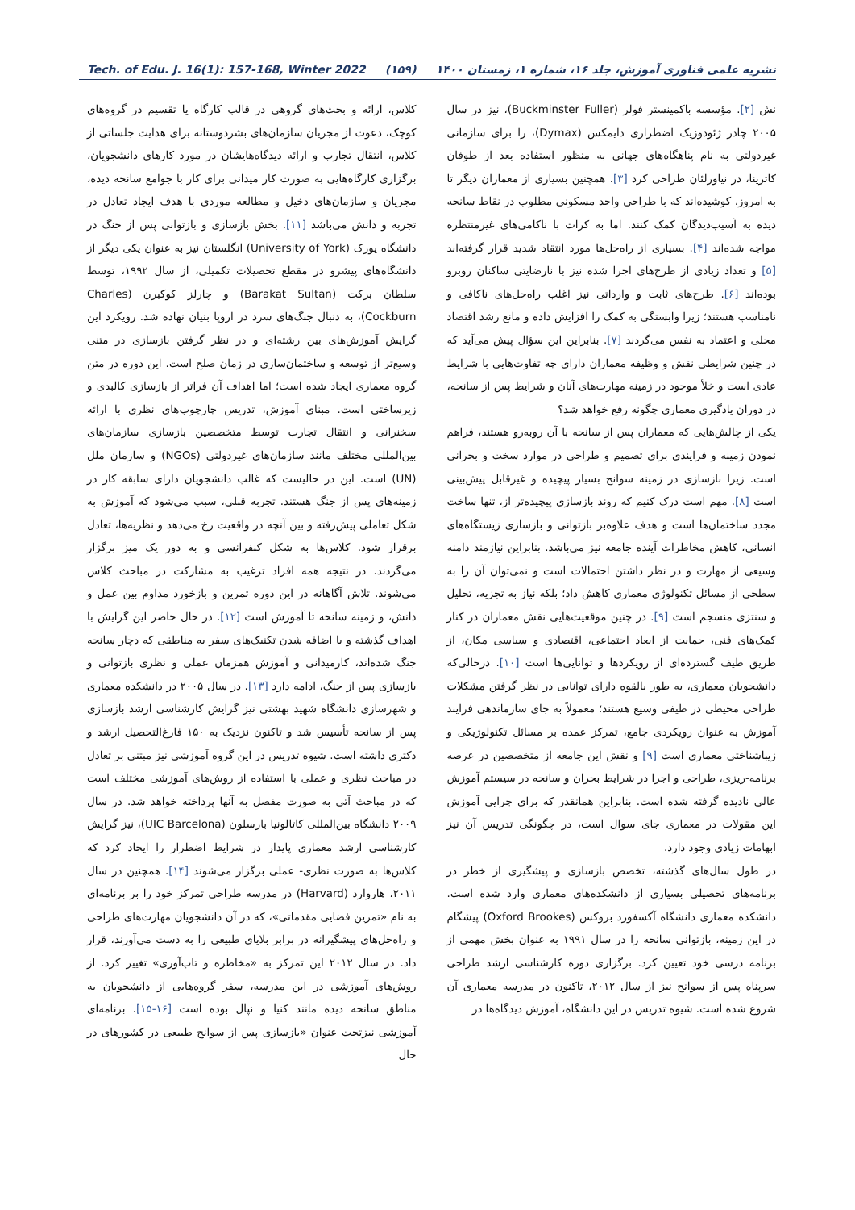Tech. of Edu. J. 16(1): 157-168, Winter 2022 (۱۵۹) نشریه علمی فناوری آموزش، جلد ۱۶، شماره ۱، زمستان ۱۴۰۰
نش [۲]. مؤسسه باکمینستر فولر (Buckminster Fuller)، نیز در سال ۲۰۰۵ چادر ژئودوزیک اضطراری دایمکس (Dymax)، را برای سازمانی غیردولتی به نام پناهگاه‌های جهانی به منظور استفاده بعد از طوفان کاترینا، در نیاورلئان طراحی کرد [۳]. همچنین بسیاری از معماران دیگر تا به امروز، کوشیده‌اند که با طراحی واحد مسکونی مطلوب در نقاط سانحه دیده به آسیب‌دیدگان کمک کنند. اما به کرات با ناکامی‌های غیرمنتظره مواجه شده‌اند [۴]. بسیاری از راه‌حل‌ها مورد انتقاد شدید قرار گرفته‌اند [۵] و تعداد زیادی از طرح‌های اجرا شده نیز با نارضایتی ساکنان روبرو بوده‌اند [۶]. طرح‌های ثابت و وارداتی نیز اغلب راه‌حل‌های ناکافی و نامناسب هستند؛ زیرا وابستگی به کمک را افزایش داده و مانع رشد اقتصاد محلی و اعتماد به نفس می‌گردند [۷]. بنابراین این سؤال پیش می‌آید که در چنین شرایطی نقش و وظیفه معماران دارای چه تفاوت‌هایی با شرایط عادی است و خلأ موجود در زمینه مهارت‌های آنان و شرایط پس از سانحه، در دوران یادگیری معماری چگونه رفع خواهد شد؟
یکی از چالش‌هایی که معماران پس از سانحه با آن روبه‌رو هستند، فراهم نمودن زمینه و فرایندی برای تصمیم و طراحی در موارد سخت و بحرانی است. زیرا بازسازی در زمینه سوانح بسیار پیچیده و غیرقابل پیش‌بینی است [۸]. مهم است درک کنیم که روند بازسازی پیچیده‌تر از، تنها ساخت مجدد ساختمان‌ها است و هدف علاوه‌بر بازتوانی و بازسازی زیستگاه‌های انسانی، کاهش مخاطرات آینده جامعه نیز می‌باشد. بنابراین نیازمند دامنه وسیعی از مهارت و در نظر داشتن احتمالات است و نمی‌توان آن را به سطحی از مسائل تکنولوژی معماری کاهش داد؛ بلکه نیاز به تجزیه، تحلیل و سنتزی منسجم است [۹]. در چنین موقعیت‌هایی نقش معماران در کنار کمک‌های فنی، حمایت از ابعاد اجتماعی، اقتصادی و سیاسی مکان، از طریق طیف گسترده‌ای از رویکردها و توانایی‌ها است [۱۰]. درحالی‌که دانشجویان معماری، به طور بالقوه دارای توانایی در نظر گرفتن مشکلات طراحی محیطی در طیفی وسیع هستند؛ معمولاً به جای سازماندهی فرایند آموزش به عنوان رویکردی جامع، تمرکز عمده بر مسائل تکنولوژیکی و زیباشناختی معماری است [۹] و نقش این جامعه از متخصصین در عرصه برنامه-ریزی، طراحی و اجرا در شرایط بحران و سانحه در سیستم آموزش عالی نادیده گرفته شده است. بنابراین همانقدر که برای چرایی آموزش این مقولات در معماری جای سوال است، در چگونگی تدریس آن نیز ابهامات زیادی وجود دارد.
در طول سال‌های گذشته، تخصص بازسازی و پیشگیری از خطر در برنامه‌های تحصیلی بسیاری از دانشکده‌های معماری وارد شده است. دانشکده معماری دانشگاه آکسفورد بروکس (Oxford Brookes) پیشگام در این زمینه، بازتوانی سانحه را در سال ۱۹۹۱ به عنوان بخش مهمی از برنامه درسی خود تعیین کرد. برگزاری دوره کارشناسی ارشد طراحی سرپناه پس از سوانح نیز از سال ۲۰۱۲، تاکنون در مدرسه معماری آن شروع شده است. شیوه تدریس در این دانشگاه، آموزش دیدگاه‌ها در
کلاس، ارائه و بحث‌های گروهی در قالب کارگاه یا تقسیم در گروه‌های کوچک، دعوت از مجریان سازمان‌های بشردوستانه برای هدایت جلساتی از کلاس، انتقال تجارب و ارائه دیدگاه‌هایشان در مورد کارهای دانشجویان، برگزاری کارگاه‌هایی به صورت کار میدانی برای کار با جوامع سانحه دیده، مجریان و سازمان‌های دخیل و مطالعه موردی با هدف ایجاد تعادل در تجربه و دانش می‌باشد [۱۱]. بخش بازسازی و بازتوانی پس از جنگ در دانشگاه یورک (University of York) انگلستان نیز به عنوان یکی دیگر از دانشگاه‌های پیشرو در مقطع تحصیلات تکمیلی، از سال ۱۹۹۲، توسط سلطان برکت (Barakat Sultan) و چارلز کوکبرن (Charles Cockburn)، به دنبال جنگ‌های سرد در اروپا بنیان نهاده شد. رویکرد این گرایش آموزش‌های بین رشته‌ای و در نظر گرفتن بازسازی در متنی وسیع‌تر از توسعه و ساختمان‌سازی در زمان صلح است. این دوره در متن گروه معماری ایجاد شده است؛ اما اهداف آن فراتر از بازسازی کالبدی و زیرساختی است. مبنای آموزش، تدریس چارچوب‌های نظری با ارائه سخنرانی و انتقال تجارب توسط متخصصین بازسازی سازمان‌های بین‌المللی مختلف مانند سازمان‌های غیردولتی (NGOs) و سازمان ملل (UN) است. این در حالیست که غالب دانشجویان دارای سابقه کار در زمینه‌های پس از جنگ هستند. تجربه قبلی، سبب می‌شود که آموزش به شکل تعاملی پیش‌رفته و بین آنچه در واقعیت رخ می‌دهد و نظریه‌ها، تعادل برقرار شود. کلاس‌ها به شکل کنفرانسی و به دور یک میز برگزار می‌گردند. در نتیجه همه افراد ترغیب به مشارکت در مباحث کلاس می‌شوند. تلاش آگاهانه در این دوره تمرین و بازخورد مداوم بین عمل و دانش، و زمینه سانحه تا آموزش است [۱۲]. در حال حاضر این گرایش با اهداف گذشته و با اضافه شدن تکنیک‌های سفر به مناطقی که دچار سانحه جنگ شده‌اند، کارمیدانی و آموزش همزمان عملی و نظری بازتوانی و بازسازی پس از جنگ، ادامه دارد [۱۳]. در سال ۲۰۰۵ در دانشکده معماری و شهرسازی دانشگاه شهید بهشتی نیز گرایش کارشناسی ارشد بازسازی پس از سانحه تأسیس شد و تاکنون نزدیک به ۱۵۰ فارغ‌التحصیل ارشد و دکتری داشته است. شیوه تدریس در این گروه آموزشی نیز مبتنی بر تعادل در مباحث نظری و عملی با استفاده از روش‌های آموزشی مختلف است که در مباحث آتی به صورت مفصل به آنها پرداخته خواهد شد. در سال ۲۰۰۹ دانشگاه بین‌المللی کاتالونیا بارسلون (UIC Barcelona)، نیز گرایش کارشناسی ارشد معماری پایدار در شرایط اضطرار را ایجاد کرد که کلاس‌ها به صورت نظری- عملی برگزار می‌شوند [۱۴]. همچنین در سال ۲۰۱۱، هاروارد (Harvard) در مدرسه طراحی تمرکز خود را بر برنامه‌ای به نام «تمرین فضایی مقدماتی»، که در آن دانشجویان مهارت‌های طراحی و راه‌حل‌های پیشگیرانه در برابر بلایای طبیعی را به دست می‌آورند، قرار داد. در سال ۲۰۱۲ این تمرکز به «مخاطره و تاب‌آوری» تغییر کرد. از روش‌های آموزشی در این مدرسه، سفر گروه‌هایی از دانشجویان به مناطق سانحه دیده مانند کنیا و نپال بوده است [۱۶-۱۵]. برنامه‌ای آموزشی نیزتحت عنوان «بازسازی پس از سوانح طبیعی در کشورهای در حال